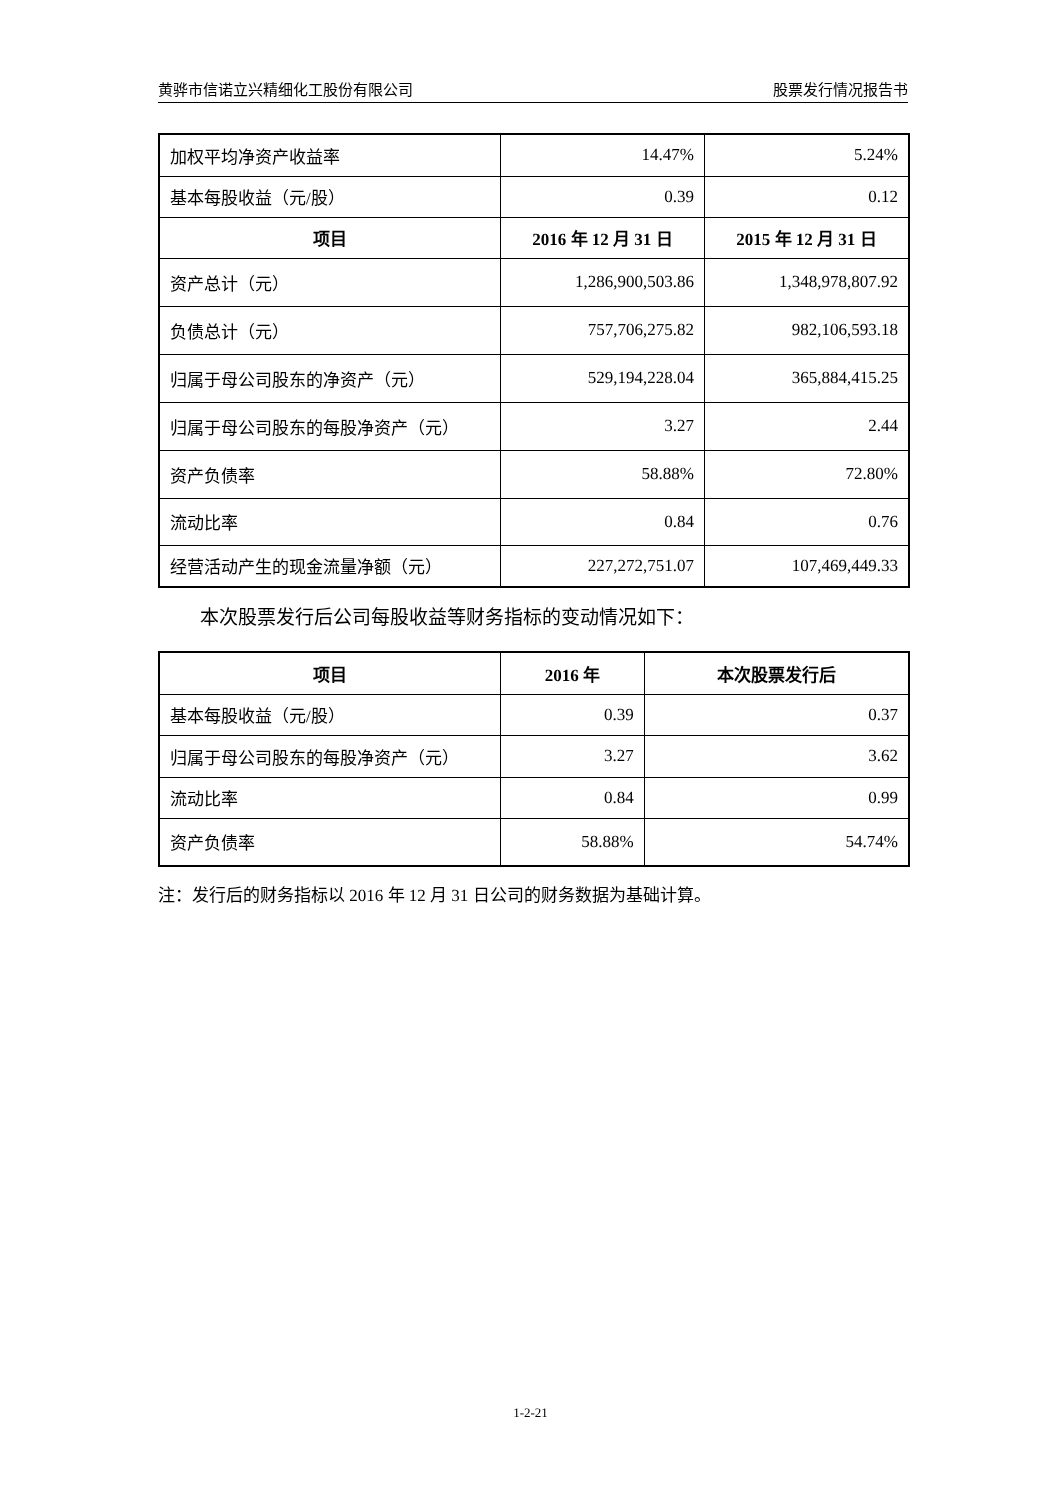黄骅市信诺立兴精细化工股份有限公司 股票发行情况报告书
| 加权平均净资产收益率 | 14.47% | 5.24% |
| 基本每股收益（元/股） | 0.39 | 0.12 |
| 项目 | 2016 年 12 月 31 日 | 2015 年 12 月 31 日 |
| 资产总计（元） | 1,286,900,503.86 | 1,348,978,807.92 |
| 负债总计（元） | 757,706,275.82 | 982,106,593.18 |
| 归属于母公司股东的净资产（元） | 529,194,228.04 | 365,884,415.25 |
| 归属于母公司股东的每股净资产（元） | 3.27 | 2.44 |
| 资产负债率 | 58.88% | 72.80% |
| 流动比率 | 0.84 | 0.76 |
| 经营活动产生的现金流量净额（元） | 227,272,751.07 | 107,469,449.33 |
本次股票发行后公司每股收益等财务指标的变动情况如下：
| 项目 | 2016 年 | 本次股票发行后 |
| --- | --- | --- |
| 基本每股收益（元/股） | 0.39 | 0.37 |
| 归属于母公司股东的每股净资产（元） | 3.27 | 3.62 |
| 流动比率 | 0.84 | 0.99 |
| 资产负债率 | 58.88% | 54.74% |
注：发行后的财务指标以 2016 年 12 月 31 日公司的财务数据为基础计算。
1-2-21